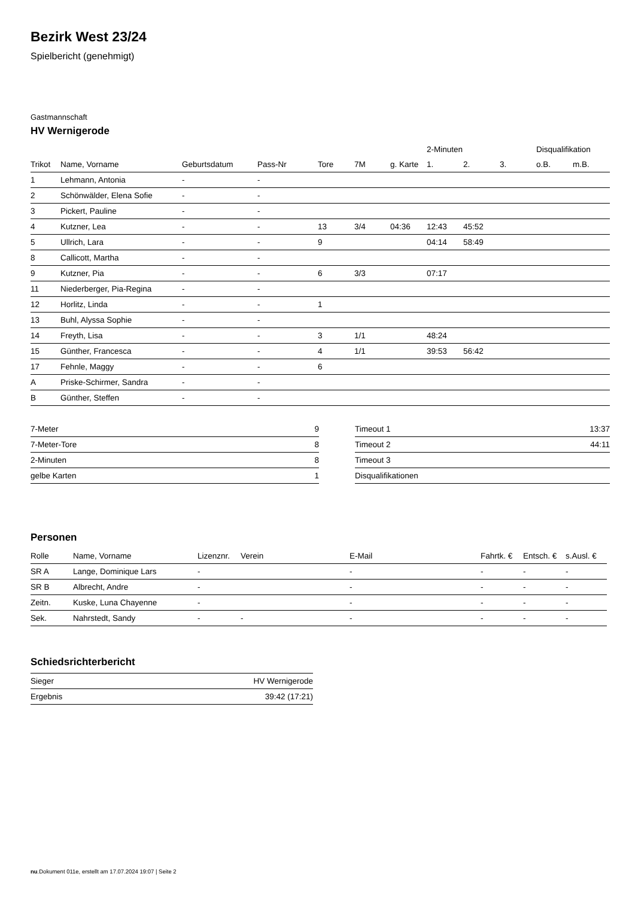Bezirk West 23/24
Spielbericht (genehmigt)
Gastmannschaft
HV Wernigerode
| | | | | | | | 2-Minuten | | | Disqualifikation | |
| --- | --- | --- | --- | --- | --- | --- | --- | --- | --- | --- | --- |
| Trikot | Name, Vorname | Geburtsdatum | Pass-Nr | Tore | 7M | g. Karte | 1. | 2. | 3. | o.B. | m.B. |
| 1 | Lehmann, Antonia | - | - | | | | | | | | |
| 2 | Schönwälder, Elena Sofie | - | - | | | | | | | | |
| 3 | Pickert, Pauline | - | - | | | | | | | | |
| 4 | Kutzner, Lea | - | - | 13 | 3/4 | 04:36 | 12:43 | 45:52 | | | |
| 5 | Ullrich, Lara | - | - | 9 | | | 04:14 | 58:49 | | | |
| 8 | Callicott, Martha | - | - | | | | | | | | |
| 9 | Kutzner, Pia | - | - | 6 | 3/3 | | 07:17 | | | | |
| 11 | Niederberger, Pia-Regina | - | - | | | | | | | | |
| 12 | Horlitz, Linda | - | - | 1 | | | | | | | |
| 13 | Buhl, Alyssa Sophie | - | - | | | | | | | | |
| 14 | Freyth, Lisa | - | - | 3 | 1/1 | | 48:24 | | | | |
| 15 | Günther, Francesca | - | - | 4 | 1/1 | | 39:53 | 56:42 | | | |
| 17 | Fehnle, Maggy | - | - | 6 | | | | | | | |
| A | Priske-Schirmer, Sandra | - | - | | | | | | | | |
| B | Günther, Steffen | - | - | | | | | | | | |
| 7-Meter | 9 |
| 7-Meter-Tore | 8 |
| 2-Minuten | 8 |
| gelbe Karten | 1 |
| Timeout 1 | 13:37 |
| Timeout 2 | 44:11 |
| Timeout 3 | |
| Disqualifikationen | |
Personen
| Rolle | Name, Vorname | Lizenznr. | Verein | E-Mail | Fahrtk. € | Entsch. € | s.Ausl. € |
| --- | --- | --- | --- | --- | --- | --- | --- |
| SR A | Lange, Dominique Lars | - | | - | - | - | - |
| SR B | Albrecht, Andre | - | | - | - | - | - |
| Zeitn. | Kuske, Luna Chayenne | - | | - | - | - | - |
| Sek. | Nahrstedt, Sandy | - | - | - | - | - | - |
Schiedsrichterbericht
| Sieger | HV Wernigerode |
| Ergebnis | 39:42 (17:21) |
nu.Dokument 011e, erstellt am 17.07.2024 19:07 | Seite 2